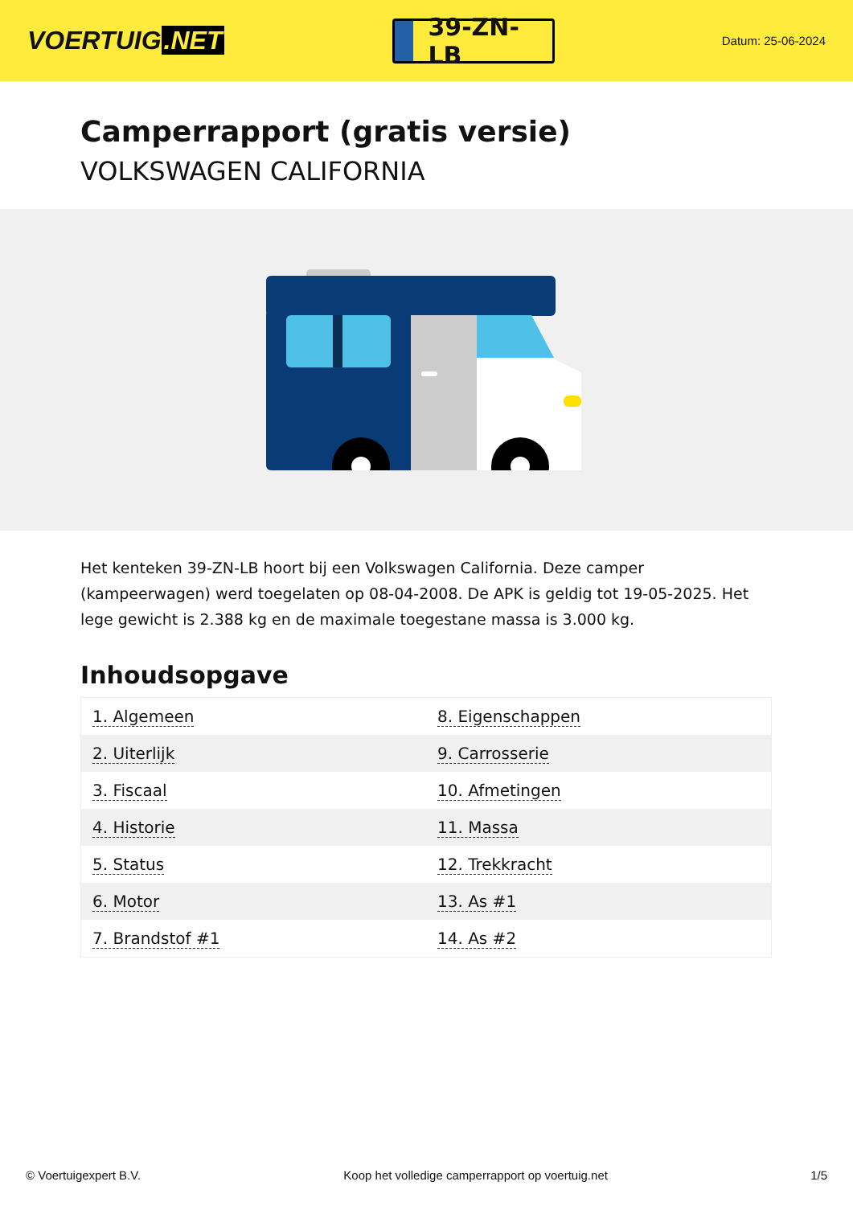VOERTUIG.NET
39-ZN-LB
Datum: 25-06-2024
Camperrapport (gratis versie)
VOLKSWAGEN CALIFORNIA
Het kenteken 39-ZN-LB hoort bij een Volkswagen California. Deze camper (kampeerwagen) werd toegelaten op 08-04-2008. De APK is geldig tot 19-05-2025. Het lege gewicht is 2.388 kg en de maximale toegestane massa is 3.000 kg.
Inhoudsopgave
| 1. Algemeen | 8. Eigenschappen |
| 2. Uiterlijk | 9. Carrosserie |
| 3. Fiscaal | 10. Afmetingen |
| 4. Historie | 11. Massa |
| 5. Status | 12. Trekkracht |
| 6. Motor | 13. As #1 |
| 7. Brandstof #1 | 14. As #2 |
© Voertuigexpert B.V. Koop het volledige camperrapport op voertuig.net 1/5